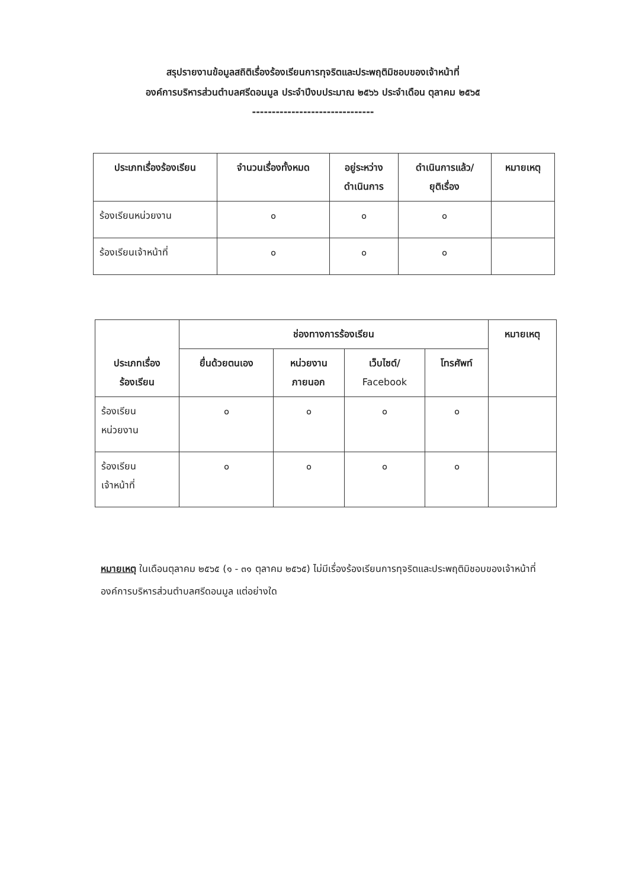สรุปรายงานข้อมูลสถิติเรื่องร้องเรียนการทุจริตและประพฤติมิชอบของเจ้าหน้าที่
องค์การบริหารส่วนตำบลศรีดอนมูล ประจำปีงบประมาณ ๒๕๖๖ ประจำเดือน ตุลาคม ๒๕๖๕
-------------------------------
| ประเภทเรื่องร้องเรียน | จำนวนเรื่องทั้งหมด | อยู่ระหว่าง ดำเนินการ | ดำเนินการแล้ว/ ยุติเรื่อง | หมายเหตุ |
| --- | --- | --- | --- | --- |
| ร้องเรียนหน่วยงาน | ๐ | ๐ | ๐ | |
| ร้องเรียนเจ้าหน้าที่ | ๐ | ๐ | ๐ | |
| ประเภทเรื่อง ร้องเรียน | ช่องทางการร้องเรียน | | | | หมายเหตุ |
| --- | --- | --- | --- | --- | --- |
| | ยื่นด้วยตนเอง | หน่วยงาน ภายนอก | เว็บไซต์/ Facebook | โทรศัพท์ | |
| ร้องเรียน หน่วยงาน | ๐ | ๐ | ๐ | ๐ | |
| ร้องเรียน เจ้าหน้าที่ | ๐ | ๐ | ๐ | ๐ | |
หมายเหตุ ในเดือนตุลาคม ๒๕๖๕ (๑ - ๓๑ ตุลาคม ๒๕๖๕) ไม่มีเรื่องร้องเรียนการทุจริตและประพฤติมิชอบของเจ้าหน้าที่องค์การบริหารส่วนตำบลศรีดอนมูล แต่อย่างใด